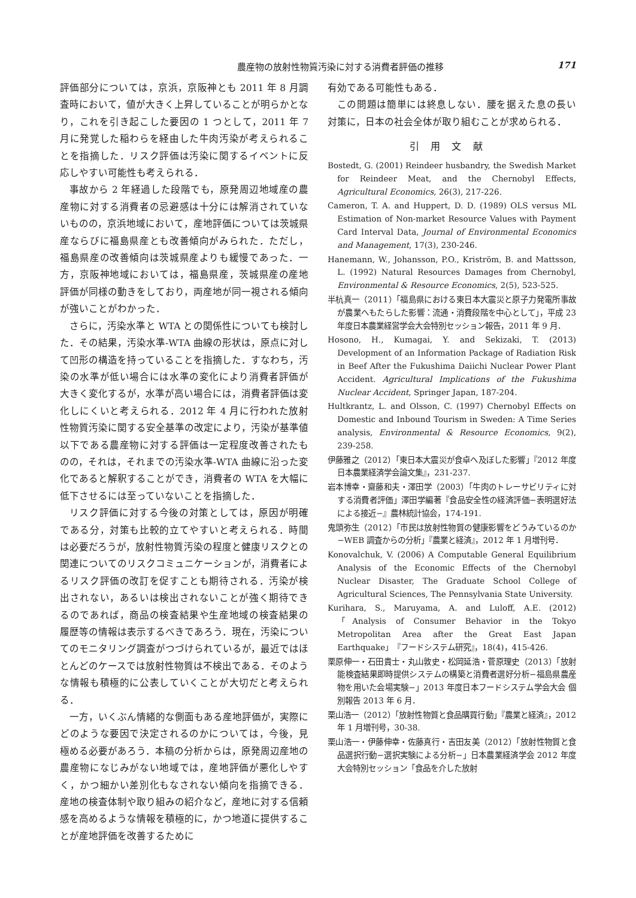農産物の放射性物質汚染に対する消費者評価の推移 171
評価部分については，京浜，京阪神とも 2011 年 8 月調査時において，値が大きく上昇していることが明らかとなり，これを引き起こした要因の 1 つとして，2011 年 7 月に発覚した稲わらを経由した牛肉汚染が考えられることを指摘した．リスク評価は汚染に関するイベントに反応しやすい可能性も考えられる．
事故から 2 年経過した段階でも，原発周辺地域産の農産物に対する消費者の忌避感は十分には解消されていないものの，京浜地域において，産地評価については茨城県産ならびに福島県産とも改善傾向がみられた．ただし，福島県産の改善傾向は茨城県産よりも緩慢であった．一方，京阪神地域においては，福島県産，茨城県産の産地評価が同様の動きをしており，両産地が同一視される傾向が強いことがわかった．
さらに，汚染水準と WTA との関係性についても検討した．その結果，汚染水準-WTA 曲線の形状は，原点に対して凹形の構造を持っていることを指摘した．すなわち，汚染の水準が低い場合には水準の変化により消費者評価が大きく変化するが，水準が高い場合には，消費者評価は変化しにくいと考えられる．2012 年 4 月に行われた放射性物質汚染に関する安全基準の改定により，汚染が基準値以下である農産物に対する評価は一定程度改善されたものの，それは，それまでの汚染水準-WTA 曲線に沿った変化であると解釈することができ，消費者の WTA を大幅に低下させるには至っていないことを指摘した．
リスク評価に対する今後の対策としては，原因が明確である分，対策も比較的立てやすいと考えられる．時間は必要だろうが，放射性物質汚染の程度と健康リスクとの関連についてのリスクコミュニケーションが，消費者によるリスク評価の改訂を促すことも期待される．汚染が検出されない，あるいは検出されないことが強く期待できるのであれば，商品の検査結果や生産地域の検査結果の履歴等の情報は表示するべきであろう．現在，汚染についてのモニタリング調査がつづけられているが，最近ではほとんどのケースでは放射性物質は不検出である．そのような情報も積極的に公表していくことが大切だと考えられる．
一方，いくぶん情緒的な側面もある産地評価が，実際にどのような要因で決定されるのかについては，今後，見極める必要があろう．本稿の分析からは，原発周辺産地の農産物になじみがない地域では，産地評価が悪化しやすく，かつ細かい差別化もなされない傾向を指摘できる．産地の検査体制や取り組みの紹介など，産地に対する信頼感を高めるような情報を積極的に，かつ地道に提供することが産地評価を改善するために
有効である可能性もある．
この問題は簡単には終息しない．腰を据えた息の長い対策に，日本の社会全体が取り組むことが求められる．
引用文献
Bostedt, G. (2001) Reindeer husbandry, the Swedish Market for Reindeer Meat, and the Chernobyl Effects, Agricultural Economics, 26(3), 217-226.
Cameron, T. A. and Huppert, D. D. (1989) OLS versus ML Estimation of Non-market Resource Values with Payment Card Interval Data, Journal of Environmental Economics and Management, 17(3), 230-246.
Hanemann, W., Johansson, P.O., Kriström, B. and Mattsson, L. (1992) Natural Resources Damages from Chernobyl, Environmental & Resource Economics, 2(5), 523-525.
半杭真一（2011）「福島県における東日本大震災と原子力発電所事故が農業へもたらした影響：流通・消費段階を中心として」，平成 23 年度日本農業経営学会大会特別セッション報告，2011 年 9 月．
Hosono, H., Kumagai, Y. and Sekizaki, T. (2013) Development of an Information Package of Radiation Risk in Beef After the Fukushima Daiichi Nuclear Power Plant Accident. Agricultural Implications of the Fukushima Nuclear Accident, Springer Japan, 187-204.
Hultkrantz, L. and Olsson, C. (1997) Chernobyl Effects on Domestic and Inbound Tourism in Sweden: A Time Series analysis, Environmental & Resource Economics, 9(2), 239-258.
伊藤雅之（2012）「東日本大震災が食卓へ及ぼした影響」『2012 年度　日本農業経済学会論文集』，231-237.
岩本博幸・齋藤和夫・澤田学（2003）「牛肉のトレーサビリティに対する消費者評価」澤田学編著『食品安全性の経済評価−表明選好法による接近−』農林統計協会，174-191.
鬼頭弥生（2012）「市民は放射性物質の健康影響をどうみているのか−WEB 調査からの分析」『農業と経済』，2012 年 1 月増刊号．
Konovalchuk, V. (2006) A Computable General Equilibrium Analysis of the Economic Effects of the Chernobyl Nuclear Disaster, The Graduate School College of Agricultural Sciences, The Pennsylvania State University.
Kurihara, S., Maruyama, A. and Luloff, A.E. (2012)「Analysis of Consumer Behavior in the Tokyo Metropolitan Area after the Great East Japan Earthquake」『フードシステム研究』，18(4)，415-426.
栗原伸一・石田貴士・丸山敦史・松岡延浩・菅原理史（2013）「放射能検査結果即時提供システムの構築と消費者選好分析−福島県農産物を用いた会場実験−」2013 年度日本フードシステム学会大会 個別報告 2013 年 6 月．
栗山浩一（2012）「放射性物質と食品購買行動」『農業と経済』，2012 年 1 月増刊号，30-38.
栗山浩一・伊藤伸幸・佐藤真行・吉田友美（2012）「放射性物質と食品選択行動−選択実験による分析−」日本農業経済学会 2012 年度大会特別セッション「食品を介した放射